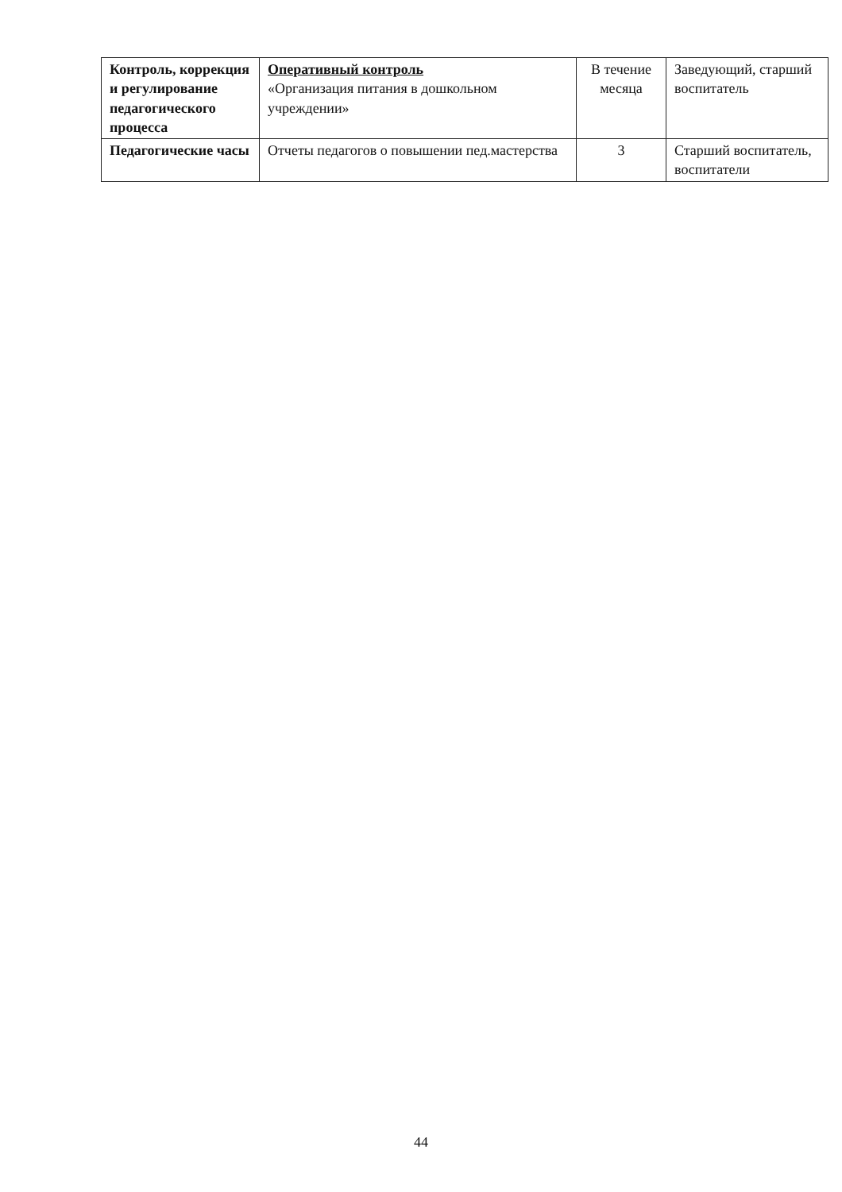| Контроль, коррекция и регулирование педагогического процесса | Оперативный контроль «Организация питания в дошкольном учреждении» | В течение месяца | Заведующий, старший воспитатель |
| Педагогические часы | Отчеты педагогов о повышении пед.мастерства | 3 | Старший воспитатель, воспитатели |
44